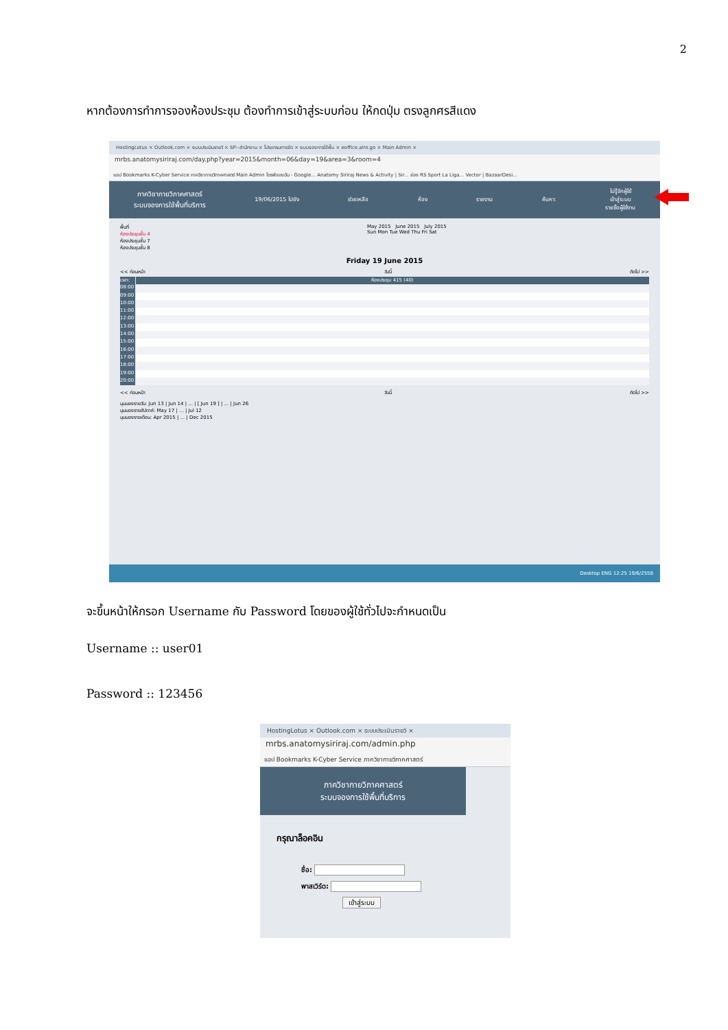2
หากต้องการทำการจองห้องประชุม ต้องทำการเข้าสู่ระบบก่อน ให้กดปุ่ม ตรงลูกศรสีแดง
HostingLotus × Outlook.com × ระบบประเมินรายวิ × SP--สำนักงาน × โปรแกรมการจัด × ระบบจองการใช้พื้น × eoffice.alro.go × Main Admin ×
mrbs.anatomysiriraj.com/day.php?year=2015&month=06&day=19&area=3&room=4
แอป Bookmarks K-Cyber Service ภาควิชากายวิภาคศาสตร์ Main Admin ไดรฟ์ของฉัน - Google... Anatomy Siriraj News & Activity | Sir... ช่อง RS Sport La Liga... Vector | BazaarDesi...
ภาควิชากายวิภาคศาสตร์
ระบบจองการใช้พื้นที่บริการ
19/06/2015 ไปยัง ช่วยเหลือ ห้อง รายงาน ค้นหา:
ไม่รู้จักผู้ใช้
เข้าสู่ระบบ
รายชื่อผู้ใช้งาน
พื้นที่
ห้องประชุมชั้น 4
ห้องประชุมชั้น 7
ห้องประชุมชั้น 8
May 2015 June 2015 July 2015
Sun Mon Tue Wed Thu Fri Sat
Friday 19 June 2015
<< ก่อนหน้า วันนี้ ถัดไป >>
เวลา: ห้องประชุม 415 (40)
08:00
09:00
10:00
11:00
12:00
13:00
14:00
15:00
16:00
17:00
18:00
19:00
20:00
<< ก่อนหน้า วันนี้ ถัดไป >>
มุมมองรายวัน: Jun 13 | Jun 14 | ... | [ Jun 19 ] | ... | Jun 26
มุมมองรายสัปดาห์: May 17 | ... | Jul 12
มุมมองรายเดือน: Apr 2015 | ... | Dec 2015
Desktop ENG 12:25 19/6/2558
จะขึ้นหน้าให้กรอก Username กับ Password โดยของผู้ใช้ทั่วไปจะกำหนดเป็น
Username :: user01
Password :: 123456
HostingLotus × Outlook.com × ระบบประเมินรายวิ ×
mrbs.anatomysiriraj.com/admin.php
แอป Bookmarks K-Cyber Service ภาควิชากายวิภาคศาสตร์
ภาควิชากายวิภาคศาสตร์
ระบบจองการใช้พื้นที่บริการ
กรุณาล็อคอิน
ชื่อ:
พาสเวิร์ด:
เข้าสู่ระบบ